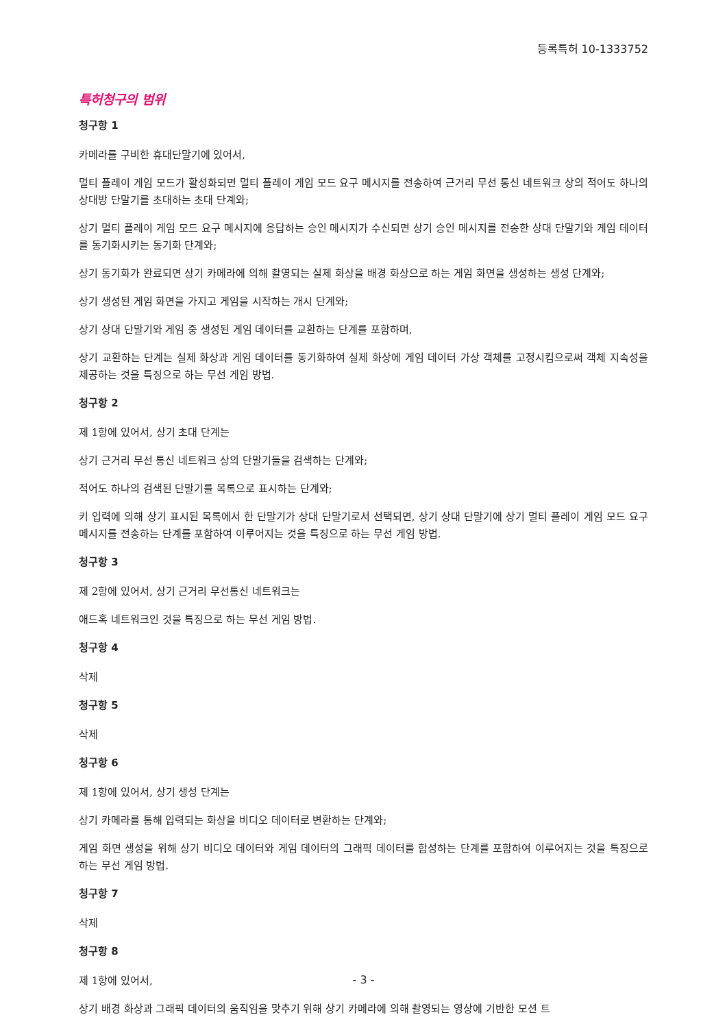등록특허 10-1333752
특허청구의 범위
청구항 1
카메라를 구비한 휴대단말기에 있어서,
멀티 플레이 게임 모드가 활성화되면 멀티 플레이 게임 모드 요구 메시지를 전송하여 근거리 무선 통신 네트워크 상의 적어도 하나의 상대방 단말기를 초대하는 초대 단계와;
상기 멀티 플레이 게임 모드 요구 메시지에 응답하는 승인 메시지가 수신되면 상기 승인 메시지를 전송한 상대 단말기와 게임 데이터를 동기화시키는 동기화 단계와;
상기 동기화가 완료되면 상기 카메라에 의해 촬영되는 실제 화상을 배경 화상으로 하는 게임 화면을 생성하는 생성 단계와;
상기 생성된 게임 화면을 가지고 게임을 시작하는 개시 단계와;
상기 상대 단말기와 게임 중 생성된 게임 데이터를 교환하는 단계를 포함하며,
상기 교환하는 단계는 실제 화상과 게임 데이터를 동기화하여 실제 화상에 게임 데이터 가상 객체를 고정시킴으로써 객체 지속성을 제공하는 것을 특징으로 하는 무선 게임 방법.
청구항 2
제 1항에 있어서, 상기 초대 단계는
상기 근거리 무선 통신 네트워크 상의 단말기들을 검색하는 단계와;
적어도 하나의 검색된 단말기를 목록으로 표시하는 단계와;
키 입력에 의해 상기 표시된 목록에서 한 단말기가 상대 단말기로서 선택되면, 상기 상대 단말기에 상기 멀티 플레이 게임 모드 요구 메시지를 전송하는 단계를 포함하여 이루어지는 것을 특징으로 하는 무선 게임 방법.
청구항 3
제 2항에 있어서, 상기 근거리 무선통신 네트워크는
애드혹 네트워크인 것을 특징으로 하는 무선 게임 방법.
청구항 4
삭제
청구항 5
삭제
청구항 6
제 1항에 있어서, 상기 생성 단계는
상기 카메라를 통해 입력되는 화상을 비디오 데이터로 변환하는 단계와;
게임 화면 생성을 위해 상기 비디오 데이터와 게임 데이터의 그래픽 데이터를 합성하는 단계를 포함하여 이루어지는 것을 특징으로 하는 무선 게임 방법.
청구항 7
삭제
청구항 8
제 1항에 있어서,
상기 배경 화상과 그래픽 데이터의 움직임을 맞추기 위해 상기 카메라에 의해 촬영되는 영상에 기반한 모션 트
- 3 -